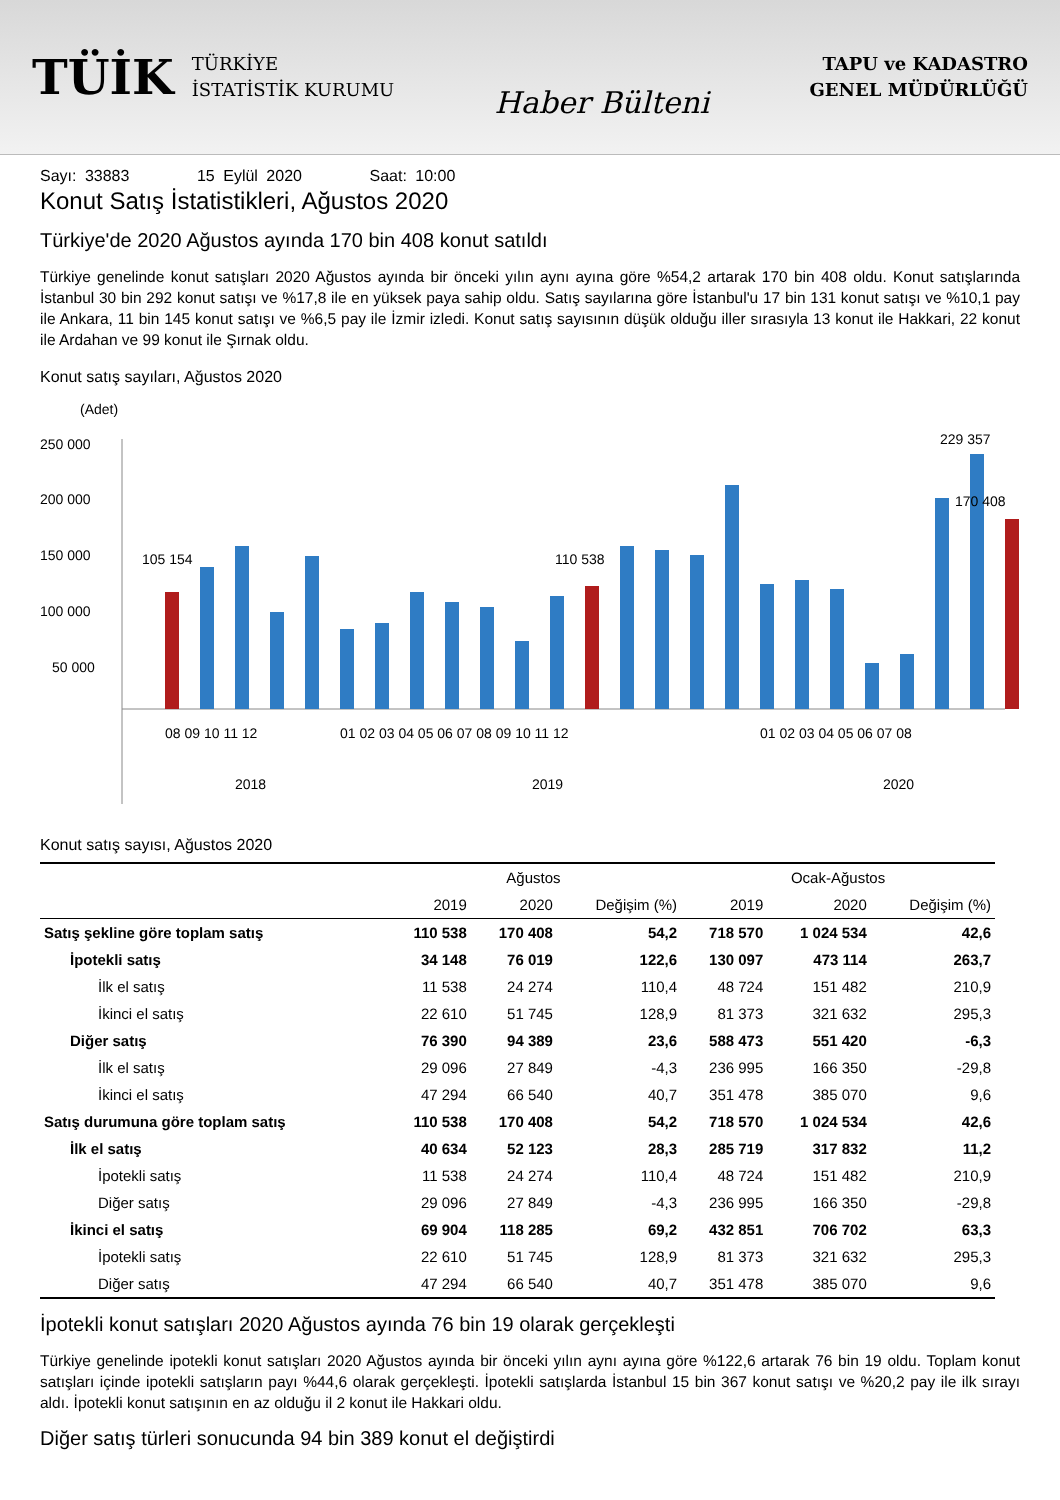TÜİK
TÜRKİYE
İSTATİSTİK KURUMU
Haber Bülteni
TAPU ve KADASTRO
GENEL MÜDÜRLÜĞÜ
Sayı: 33883 15 Eylül 2020 Saat: 10:00
Konut Satış İstatistikleri, Ağustos 2020
Türkiye'de 2020 Ağustos ayında 170 bin 408 konut satıldı
Türkiye genelinde konut satışları 2020 Ağustos ayında bir önceki yılın aynı ayına göre %54,2 artarak 170 bin 408 oldu. Konut satışlarında İstanbul 30 bin 292 konut satışı ve %17,8 ile en yüksek paya sahip oldu. Satış sayılarına göre İstanbul'u 17 bin 131 konut satışı ve %10,1 pay ile Ankara, 11 bin 145 konut satışı ve %6,5 pay ile İzmir izledi. Konut satış sayısının düşük olduğu iller sırasıyla 13 konut ile Hakkari, 22 konut ile Ardahan ve 99 konut ile Şırnak oldu.
Konut satış sayıları, Ağustos 2020
(Adet)
250 000
200 000
150 000
100 000
50 000
105 154
110 538
229 357
170 408
08 09 10 11 12
01 02 03 04 05 06 07 08 09 10 11 12
01 02 03 04 05 06 07 08
2018
2019
2020
Konut satış sayısı, Ağustos 2020
| | Ağustos | | | Ocak-Ağustos | | |
| --- | --- | --- | --- | --- | --- | --- |
| | 2019 | 2020 | Değişim (%) | 2019 | 2020 | Değişim (%) |
| Satış şekline göre toplam satış | 110 538 | 170 408 | 54,2 | 718 570 | 1 024 534 | 42,6 |
| İpotekli satış | 34 148 | 76 019 | 122,6 | 130 097 | 473 114 | 263,7 |
| İlk el satış | 11 538 | 24 274 | 110,4 | 48 724 | 151 482 | 210,9 |
| İkinci el satış | 22 610 | 51 745 | 128,9 | 81 373 | 321 632 | 295,3 |
| Diğer satış | 76 390 | 94 389 | 23,6 | 588 473 | 551 420 | -6,3 |
| İlk el satış | 29 096 | 27 849 | -4,3 | 236 995 | 166 350 | -29,8 |
| İkinci el satış | 47 294 | 66 540 | 40,7 | 351 478 | 385 070 | 9,6 |
| Satış durumuna göre toplam satış | 110 538 | 170 408 | 54,2 | 718 570 | 1 024 534 | 42,6 |
| İlk el satış | 40 634 | 52 123 | 28,3 | 285 719 | 317 832 | 11,2 |
| İpotekli satış | 11 538 | 24 274 | 110,4 | 48 724 | 151 482 | 210,9 |
| Diğer satış | 29 096 | 27 849 | -4,3 | 236 995 | 166 350 | -29,8 |
| İkinci el satış | 69 904 | 118 285 | 69,2 | 432 851 | 706 702 | 63,3 |
| İpotekli satış | 22 610 | 51 745 | 128,9 | 81 373 | 321 632 | 295,3 |
| Diğer satış | 47 294 | 66 540 | 40,7 | 351 478 | 385 070 | 9,6 |
İpotekli konut satışları 2020 Ağustos ayında 76 bin 19 olarak gerçekleşti
Türkiye genelinde ipotekli konut satışları 2020 Ağustos ayında bir önceki yılın aynı ayına göre %122,6 artarak 76 bin 19 oldu. Toplam konut satışları içinde ipotekli satışların payı %44,6 olarak gerçekleşti. İpotekli satışlarda İstanbul 15 bin 367 konut satışı ve %20,2 pay ile ilk sırayı aldı. İpotekli konut satışının en az olduğu il 2 konut ile Hakkari oldu.
Diğer satış türleri sonucunda 94 bin 389 konut el değiştirdi